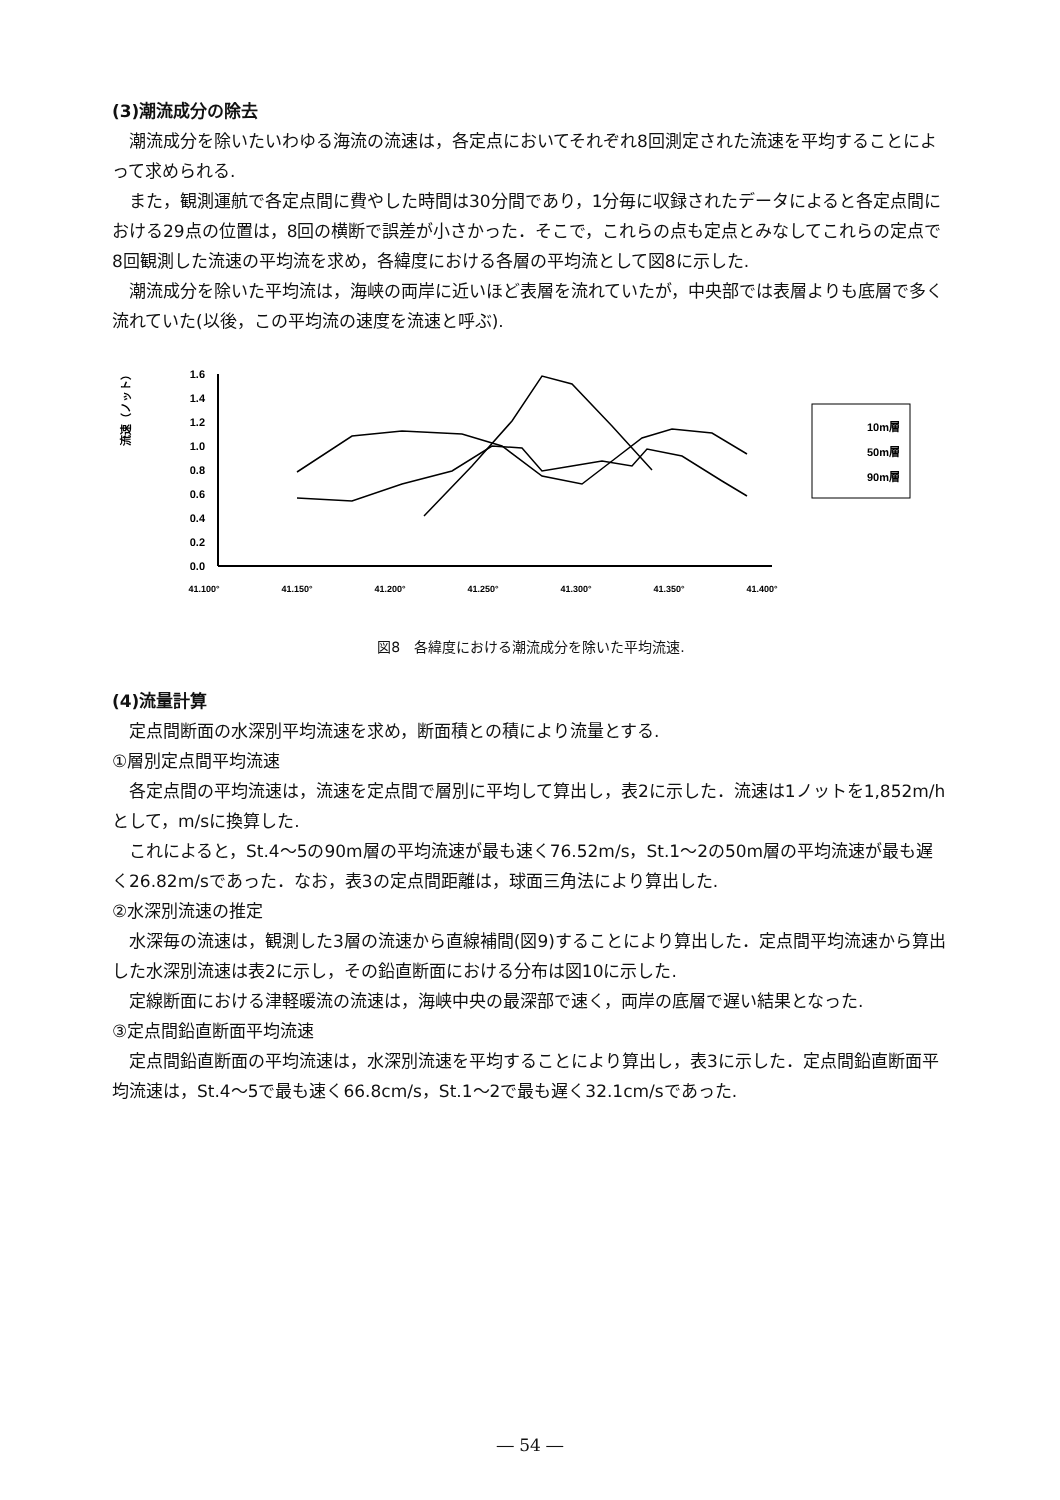(3)潮流成分の除去
潮流成分を除いたいわゆる海流の流速は，各定点においてそれぞれ8回測定された流速を平均することによって求められる.
また，観測運航で各定点間に費やした時間は30分間であり，1分毎に収録されたデータによると各定点間における29点の位置は，8回の横断で誤差が小さかった．そこで，これらの点も定点とみなしてこれらの定点で8回観測した流速の平均流を求め，各緯度における各層の平均流として図8に示した.
潮流成分を除いた平均流は，海峡の両岸に近いほど表層を流れていたが，中央部では表層よりも底層で多く流れていた(以後，この平均流の速度を流速と呼ぶ).
流速（ノット）
1.6
1.4
1.2
1.0
0.8
0.6
0.4
0.2
0.0
41.100°
41.150°
41.200°
41.250°
41.300°
41.350°
41.400°
10m層
50m層
90m層
図8　各緯度における潮流成分を除いた平均流速.
(4)流量計算
定点間断面の水深別平均流速を求め，断面積との積により流量とする.
①層別定点間平均流速
各定点間の平均流速は，流速を定点間で層別に平均して算出し，表2に示した．流速は1ノットを1,852m/hとして，m/sに換算した.
これによると，St.4～5の90m層の平均流速が最も速く76.52m/s，St.1～2の50m層の平均流速が最も遅く26.82m/sであった．なお，表3の定点間距離は，球面三角法により算出した.
②水深別流速の推定
水深毎の流速は，観測した3層の流速から直線補間(図9)することにより算出した．定点間平均流速から算出した水深別流速は表2に示し，その鉛直断面における分布は図10に示した.
定線断面における津軽暖流の流速は，海峡中央の最深部で速く，両岸の底層で遅い結果となった.
③定点間鉛直断面平均流速
定点間鉛直断面の平均流速は，水深別流速を平均することにより算出し，表3に示した．定点間鉛直断面平均流速は，St.4～5で最も速く66.8cm/s，St.1～2で最も遅く32.1cm/sであった.
― 54 ―